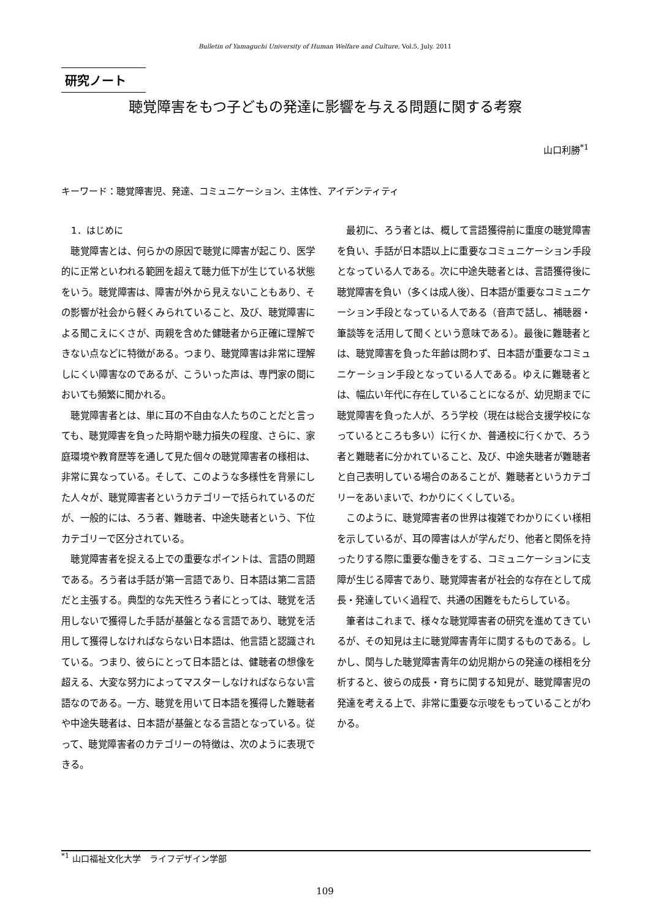Bulletin of Yamaguchi University of Human Welfare and Culture, Vol.5, July. 2011
研究ノート
聴覚障害をもつ子どもの発達に影響を与える問題に関する考察
山口利勝<sup>*1</sup>
キーワード：聴覚障害児、発達、コミュニケーション、主体性、アイデンティティ
1．はじめに
聴覚障害とは、何らかの原因で聴覚に障害が起こり、医学的に正常といわれる範囲を超えて聴力低下が生じている状態をいう。聴覚障害は、障害が外から見えないこともあり、その影響が社会から軽くみられていること、及び、聴覚障害による聞こえにくさが、両親を含めた健聴者から正確に理解できない点などに特徴がある。つまり、聴覚障害は非常に理解しにくい障害なのであるが、こういった声は、専門家の間においても頻繁に聞かれる。
聴覚障害者とは、単に耳の不自由な人たちのことだと言っても、聴覚障害を負った時期や聴力損失の程度、さらに、家庭環境や教育歴等を通して見た個々の聴覚障害者の様相は、非常に異なっている。そして、このような多様性を背景にした人々が、聴覚障害者というカテゴリーで括られているのだが、一般的には、ろう者、難聴者、中途失聴者という、下位カテゴリーで区分されている。
聴覚障害者を捉える上での重要なポイントは、言語の問題である。ろう者は手話が第一言語であり、日本語は第二言語だと主張する。典型的な先天性ろう者にとっては、聴覚を活用しないで獲得した手話が基盤となる言語であり、聴覚を活用して獲得しなければならない日本語は、他言語と認識されている。つまり、彼らにとって日本語とは、健聴者の想像を超える、大変な努力によってマスターしなければならない言語なのである。一方、聴覚を用いて日本語を獲得した難聴者や中途失聴者は、日本語が基盤となる言語となっている。従って、聴覚障害者のカテゴリーの特徴は、次のように表現できる。
最初に、ろう者とは、概して言語獲得前に重度の聴覚障害を負い、手話が日本語以上に重要なコミュニケーション手段となっている人である。次に中途失聴者とは、言語獲得後に聴覚障害を負い（多くは成人後）、日本語が重要なコミュニケーション手段となっている人である（音声で話し、補聴器・筆談等を活用して聞くという意味である）。最後に難聴者とは、聴覚障害を負った年齢は問わず、日本語が重要なコミュニケーション手段となっている人である。ゆえに難聴者とは、幅広い年代に存在していることになるが、幼児期までに聴覚障害を負った人が、ろう学校（現在は総合支援学校になっているところも多い）に行くか、普通校に行くかで、ろう者と難聴者に分かれていること、及び、中途失聴者が難聴者と自己表明している場合のあることが、難聴者というカテゴリーをあいまいで、わかりにくくしている。
このように、聴覚障害者の世界は複雑でわかりにくい様相を示しているが、耳の障害は人が学んだり、他者と関係を持ったりする際に重要な働きをする、コミュニケーションに支障が生じる障害であり、聴覚障害者が社会的な存在として成長・発達していく過程で、共通の困難をもたらしている。
筆者はこれまで、様々な聴覚障害者の研究を進めてきているが、その知見は主に聴覚障害青年に関するものである。しかし、関与した聴覚障害青年の幼児期からの発達の様相を分析すると、彼らの成長・育ちに関する知見が、聴覚障害児の発達を考える上で、非常に重要な示唆をもっていることがわかる。
<sup>*1</sup> 山口福祉文化大学　ライフデザイン学部
109